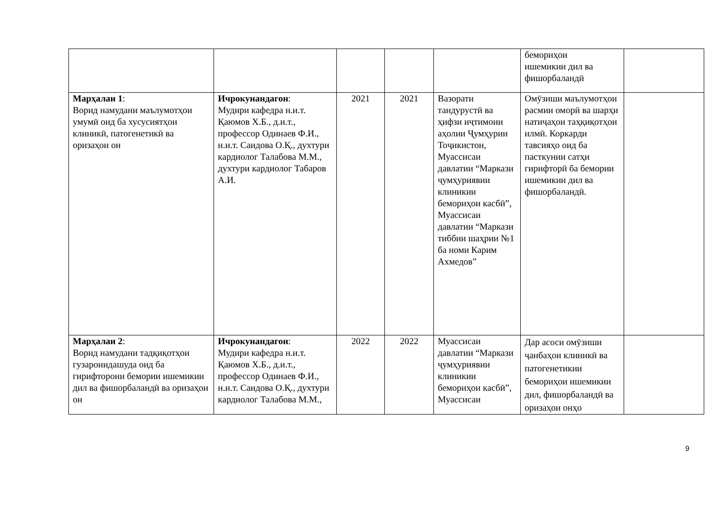| | | | | | бемориҳои ишемикии дил ва фишорбаландӣ | |
| Марҳалаи 1 : Ворид намудани маълумотҳои умумӣ оид ба хусусиятҳои клиникӣ, патогенетикӣ ва оризаҳои он | Ичрокунандагон : Мудири кафедра н.и.т. Қаюмов Х.Б., д.и.т., профессор Одинаев Ф.И., н.и.т. Саидова О.Қ., духтури кардиолог Талабова М.М., духтури кардиолог Табаров А.И. | 2021 | 2021 | Вазорати тандурустӣ ва ҳифзи иҷтимоии аҳолии Ҷумҳурии Тоҷикистон, Муассисаи давлатии “Маркази ҷумҳуриявии клиникии бемориҳои касбӣ”, Муассисаи давлатии “Маркази тиббии шаҳрии №1 ба номи Карим Ахмедов” | Омӯзиши маълумотҳои расмии оморӣ ва шарҳи натиҷаҳои таҳқиқотҳои илмӣ. Коркарди тавсияҳо оид ба пасткунии сатҳи гирифторӣ ба бемории ишемикии дил ва фишорбаландӣ. | |
| Марҳалаи 2 : Ворид намудани тадқиқотҳои гузаронидашуда оид ба гирифторони бемории ишемикии дил ва фишорбаландӣ ва оризаҳои он | Ичрокунандагон : Мудири кафедра н.и.т. Қаюмов Х.Б., д.и.т., профессор Одинаев Ф.И., н.и.т. Саидова О.Қ., духтури кардиолог Талабова М.М., | 2022 | 2022 | Муассисаи давлатии “Маркази ҷумҳуриявии клиникии бемориҳои касбӣ”, Муассисаи | Дар асоси омӯзиши ҷанбаҳои клиникӣ ва патогенетикии бемориҳои ишемикии дил, фишорбаландӣ ва оризаҳои онҳо | |
9